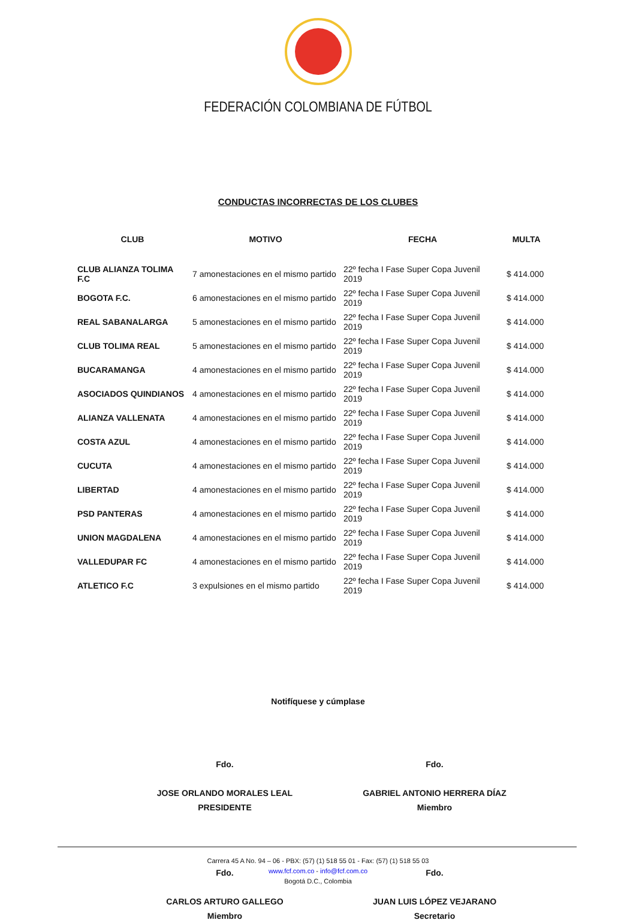FEDERACIÓN COLOMBIANA DE FÚTBOL
CONDUCTAS INCORRECTAS DE LOS CLUBES
| CLUB | MOTIVO | FECHA | MULTA |
| --- | --- | --- | --- |
| CLUB ALIANZA TOLIMA F.C | 7 amonestaciones en el mismo partido | 22º fecha I Fase Super Copa Juvenil 2019 | $ 414.000 |
| BOGOTA F.C. | 6 amonestaciones en el mismo partido | 22º fecha I Fase Super Copa Juvenil 2019 | $ 414.000 |
| REAL SABANALARGA | 5 amonestaciones en el mismo partido | 22º fecha I Fase Super Copa Juvenil 2019 | $ 414.000 |
| CLUB TOLIMA REAL | 5 amonestaciones en el mismo partido | 22º fecha I Fase Super Copa Juvenil 2019 | $ 414.000 |
| BUCARAMANGA | 4 amonestaciones en el mismo partido | 22º fecha I Fase Super Copa Juvenil 2019 | $ 414.000 |
| ASOCIADOS QUINDIANOS | 4 amonestaciones en el mismo partido | 22º fecha I Fase Super Copa Juvenil 2019 | $ 414.000 |
| ALIANZA VALLENATA | 4 amonestaciones en el mismo partido | 22º fecha I Fase Super Copa Juvenil 2019 | $ 414.000 |
| COSTA AZUL | 4 amonestaciones en el mismo partido | 22º fecha I Fase Super Copa Juvenil 2019 | $ 414.000 |
| CUCUTA | 4 amonestaciones en el mismo partido | 22º fecha I Fase Super Copa Juvenil 2019 | $ 414.000 |
| LIBERTAD | 4 amonestaciones en el mismo partido | 22º fecha I Fase Super Copa Juvenil 2019 | $ 414.000 |
| PSD PANTERAS | 4 amonestaciones en el mismo partido | 22º fecha I Fase Super Copa Juvenil 2019 | $ 414.000 |
| UNION MAGDALENA | 4 amonestaciones en el mismo partido | 22º fecha I Fase Super Copa Juvenil 2019 | $ 414.000 |
| VALLEDUPAR FC | 4 amonestaciones en el mismo partido | 22º fecha I Fase Super Copa Juvenil 2019 | $ 414.000 |
| ATLETICO F.C | 3 expulsiones en el mismo partido | 22º fecha I Fase Super Copa Juvenil 2019 | $ 414.000 |
Notifíquese y cúmplase
Fdo.
JOSE ORLANDO MORALES LEAL
PRESIDENTE
Fdo.
GABRIEL ANTONIO HERRERA DÍAZ
Miembro
Fdo.
CARLOS ARTURO GALLEGO
Miembro
Fdo.
JUAN LUIS LÓPEZ VEJARANO
Secretario
Carrera 45 A No. 94 – 06 - PBX: (57) (1) 518 55 01 - Fax: (57) (1) 518 55 03
www.fcf.com.co - info@fcf.com.co
Bogotá D.C., Colombia